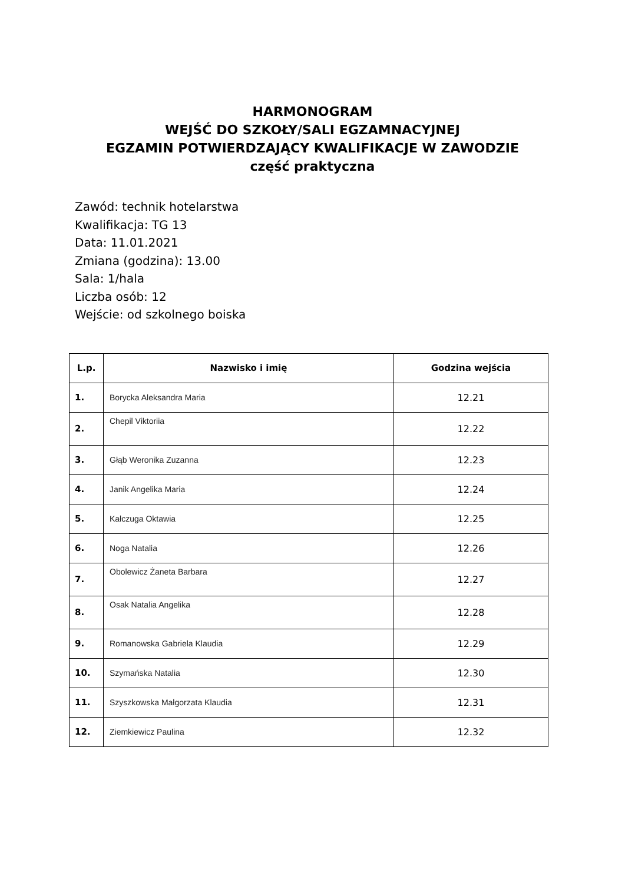HARMONOGRAM
WEJŚĆ DO SZKOŁY/SALI EGZAMNACYJNEJ
EGZAMIN POTWIERDZAJĄCY KWALIFIKACJE W ZAWODZIE
część praktyczna
Zawód: technik hotelarstwa
Kwalifikacja: TG 13
Data: 11.01.2021
Zmiana (godzina): 13.00
Sala: 1/hala
Liczba osób: 12
Wejście: od szkolnego boiska
| L.p. | Nazwisko i imię | Godzina wejścia |
| --- | --- | --- |
| 1. | Borycka Aleksandra Maria | 12.21 |
| 2. | Chepil Viktoriia | 12.22 |
| 3. | Głąb Weronika Zuzanna | 12.23 |
| 4. | Janik Angelika Maria | 12.24 |
| 5. | Kałczuga Oktawia | 12.25 |
| 6. | Noga Natalia | 12.26 |
| 7. | Obolewicz Żaneta Barbara | 12.27 |
| 8. | Osak Natalia Angelika | 12.28 |
| 9. | Romanowska Gabriela Klaudia | 12.29 |
| 10. | Szymańska Natalia | 12.30 |
| 11. | Szyszkowska Małgorzata Klaudia | 12.31 |
| 12. | Ziemkiewicz Paulina | 12.32 |